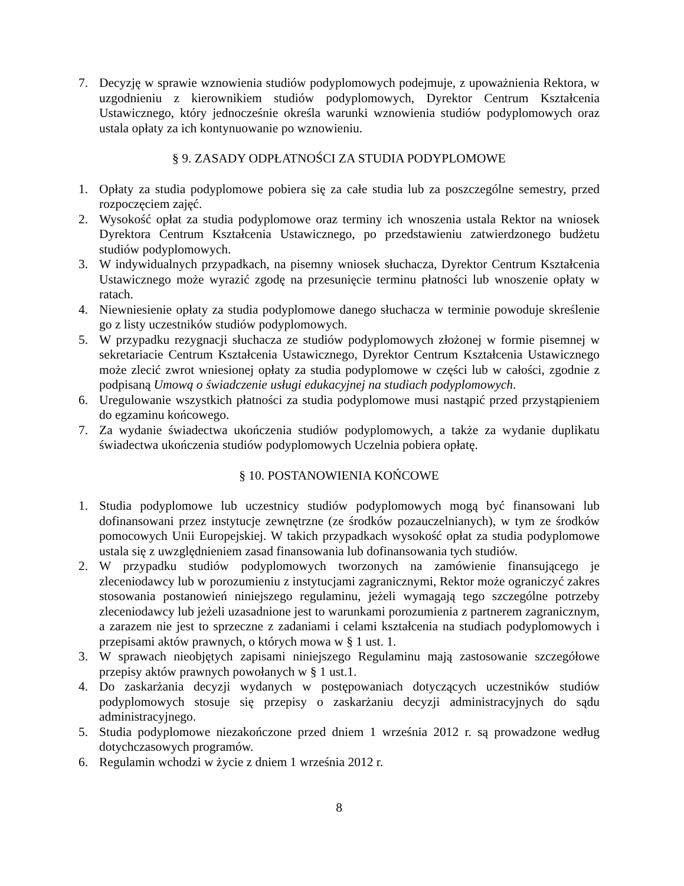7. Decyzję w sprawie wznowienia studiów podyplomowych podejmuje, z upoważnienia Rektora, w uzgodnieniu z kierownikiem studiów podyplomowych, Dyrektor Centrum Kształcenia Ustawicznego, który jednocześnie określa warunki wznowienia studiów podyplomowych oraz ustala opłaty za ich kontynuowanie po wznowieniu.
§ 9. ZASADY ODPŁATNOŚCI ZA STUDIA PODYPLOMOWE
1. Opłaty za studia podyplomowe pobiera się za całe studia lub za poszczególne semestry, przed rozpoczęciem zajęć.
2. Wysokość opłat za studia podyplomowe oraz terminy ich wnoszenia ustala Rektor na wniosek Dyrektora Centrum Kształcenia Ustawicznego, po przedstawieniu zatwierdzonego budżetu studiów podyplomowych.
3. W indywidualnych przypadkach, na pisemny wniosek słuchacza, Dyrektor Centrum Kształcenia Ustawicznego może wyrazić zgodę na przesunięcie terminu płatności lub wnoszenie opłaty w ratach.
4. Niewniesienie opłaty za studia podyplomowe danego słuchacza w terminie powoduje skreślenie go z listy uczestników studiów podyplomowych.
5. W przypadku rezygnacji słuchacza ze studiów podyplomowych złożonej w formie pisemnej w sekretariacie Centrum Kształcenia Ustawicznego, Dyrektor Centrum Kształcenia Ustawicznego może zlecić zwrot wniesionej opłaty za studia podyplomowe w części lub w całości, zgodnie z podpisaną Umową o świadczenie usługi edukacyjnej na studiach podyplomowych.
6. Uregulowanie wszystkich płatności za studia podyplomowe musi nastąpić przed przystąpieniem do egzaminu końcowego.
7. Za wydanie świadectwa ukończenia studiów podyplomowych, a także za wydanie duplikatu świadectwa ukończenia studiów podyplomowych Uczelnia pobiera opłatę.
§ 10. POSTANOWIENIA KOŃCOWE
1. Studia podyplomowe lub uczestnicy studiów podyplomowych mogą być finansowani lub dofinansowani przez instytucje zewnętrzne (ze środków pozauczelnianych), w tym ze środków pomocowych Unii Europejskiej. W takich przypadkach wysokość opłat za studia podyplomowe ustala się z uwzględnieniem zasad finansowania lub dofinansowania tych studiów.
2. W przypadku studiów podyplomowych tworzonych na zamówienie finansującego je zleceniodawcy lub w porozumieniu z instytucjami zagranicznymi, Rektor może ograniczyć zakres stosowania postanowień niniejszego regulaminu, jeżeli wymagają tego szczególne potrzeby zleceniodawcy lub jeżeli uzasadnione jest to warunkami porozumienia z partnerem zagranicznym, a zarazem nie jest to sprzeczne z zadaniami i celami kształcenia na studiach podyplomowych i przepisami aktów prawnych, o których mowa w § 1 ust. 1.
3. W sprawach nieobjętych zapisami niniejszego Regulaminu mają zastosowanie szczegółowe przepisy aktów prawnych powołanych w § 1 ust.1.
4. Do zaskarżania decyzji wydanych w postępowaniach dotyczących uczestników studiów podyplomowych stosuje się przepisy o zaskarżaniu decyzji administracyjnych do sądu administracyjnego.
5. Studia podyplomowe niezakończone przed dniem 1 września 2012 r. są prowadzone według dotychczasowych programów.
6. Regulamin wchodzi w życie z dniem 1 września 2012 r.
8